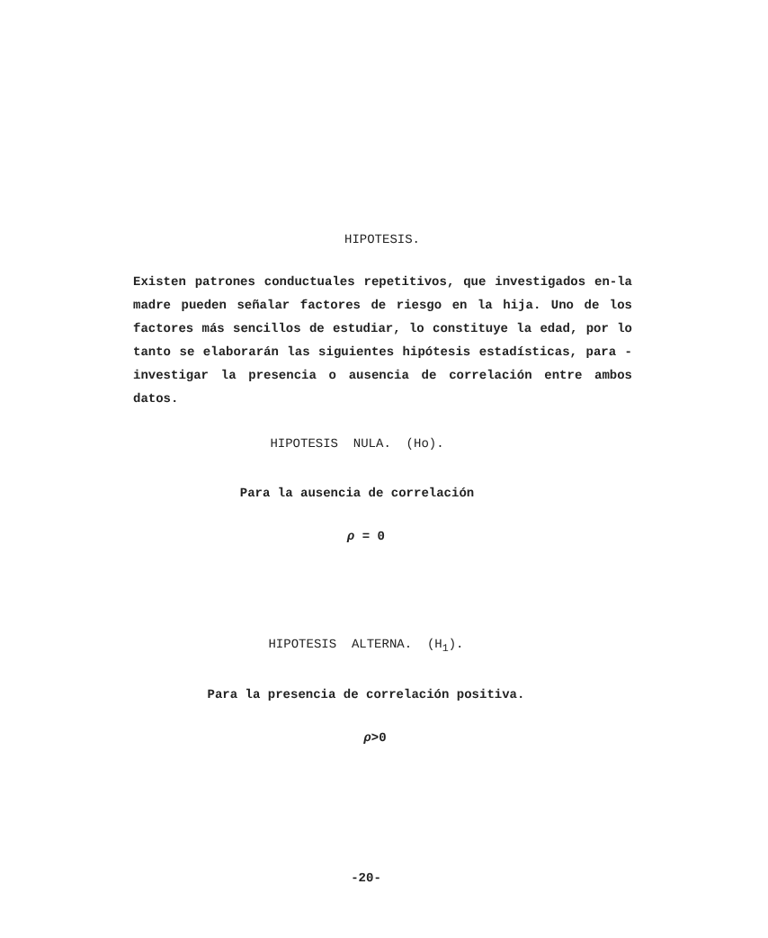HIPOTESIS.
Existen patrones conductuales repetitivos, que investigados en-la madre pueden señalar factores de riesgo en la hija. Uno de los factores más sencillos de estudiar, lo constituye la edad, por lo tanto se elaborarán las siguientes hipótesis estadísticas, para -investigar la presencia o ausencia de correlación entre ambos datos.
HIPOTESIS NULA. (Ho).
Para la ausencia de correlación
ρ = 0
HIPOTESIS ALTERNA. (H<sub>1</sub>).
Para la presencia de correlación positiva.
ρ>0
-20-